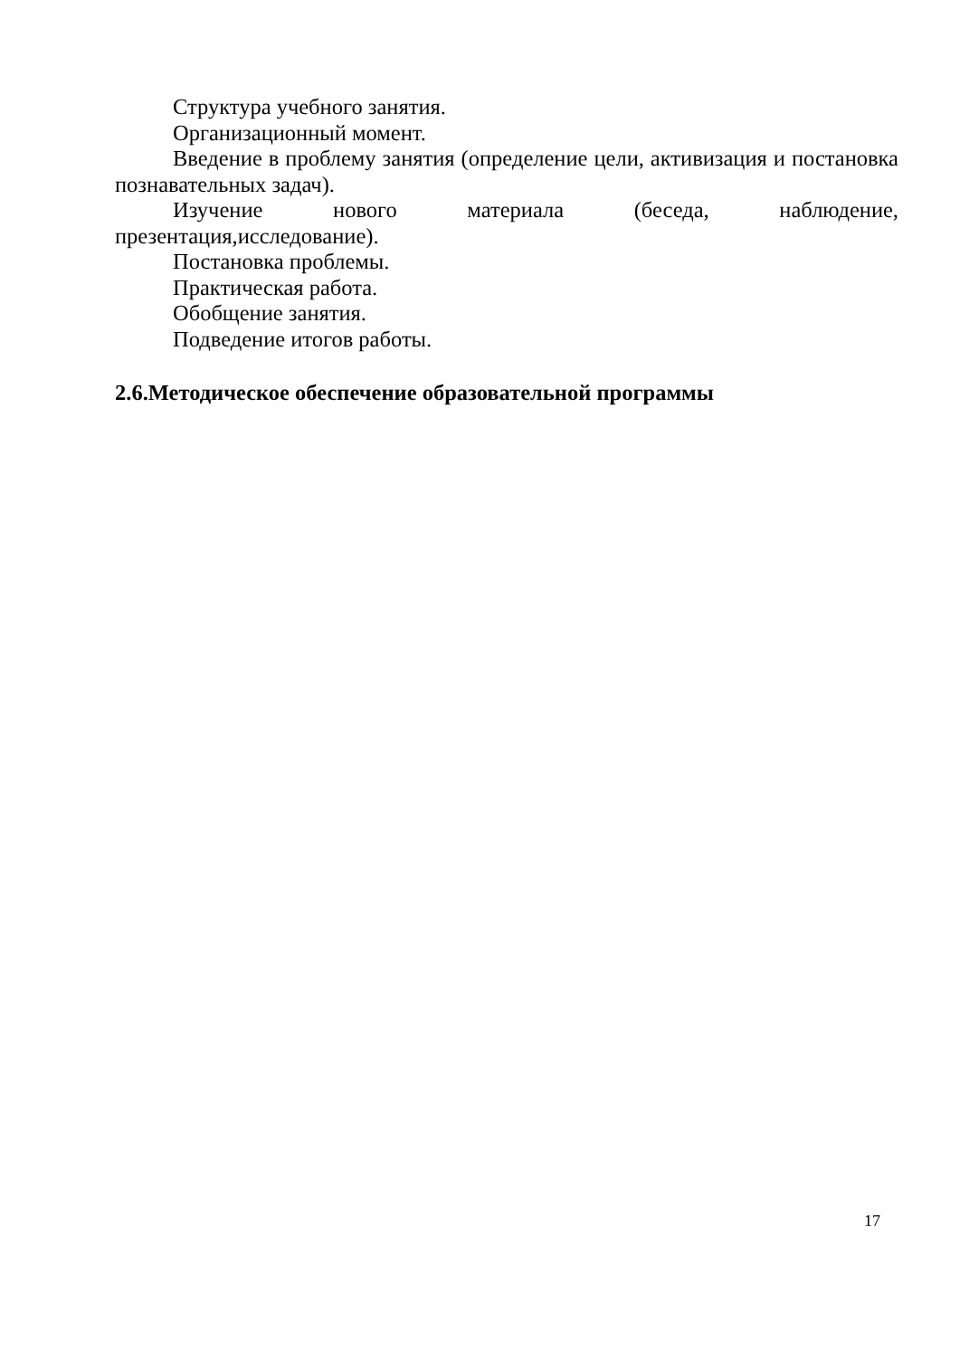Структура учебного занятия.
Организационный момент.
Введение в проблему занятия (определение цели, активизация и постановка познавательных задач).
Изучение нового материала (беседа, наблюдение, презентация,исследование).
Постановка проблемы.
Практическая работа.
Обобщение занятия.
Подведение итогов работы.
2.6.Методическое обеспечение образовательной программы
17